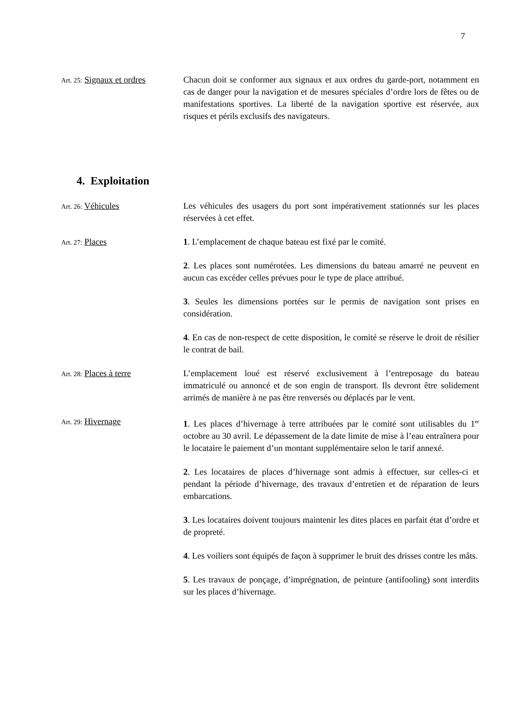7
Art. 25: Signaux et ordres
Chacun doit se conformer aux signaux et aux ordres du garde-port, notamment en cas de danger pour la navigation et de mesures spéciales d’ordre lors de fêtes ou de manifestations sportives. La liberté de la navigation sportive est réservée, aux risques et périls exclusifs des navigateurs.
4. Exploitation
Art. 26: Véhicules Les véhicules des usagers du port sont impérativement stationnés sur les places réservées à cet effet.
Art. 27: Places 1. L’emplacement de chaque bateau est fixé par le comité.
2. Les places sont numérotées. Les dimensions du bateau amarré ne peuvent en aucun cas excéder celles prévues pour le type de place attribué.
3. Seules les dimensions portées sur le permis de navigation sont prises en considération.
4. En cas de non-respect de cette disposition, le comité se réserve le droit de résilier le contrat de bail.
Art. 28: Places à terre L’emplacement loué est réservé exclusivement à l’entreposage du bateau immatriculé ou annoncé et de son engin de transport. Ils devront être solidement arrimés de manière à ne pas être renversés ou déplacés par le vent.
Art. 29: Hivernage 1. Les places d’hivernage à terre attribuées par le comité sont utilisables du 1<sup>er</sup> octobre au 30 avril. Le dépassement de la date limite de mise à l’eau entraînera pour le locataire le paiement d’un montant supplémentaire selon le tarif annexé.
2. Les locataires de places d’hivernage sont admis à effectuer, sur celles-ci et pendant la période d’hivernage, des travaux d’entretien et de réparation de leurs embarcations.
3. Les locataires doivent toujours maintenir les dites places en parfait état d’ordre et de propreté.
4. Les voiliers sont équipés de façon à supprimer le bruit des drisses contre les mâts.
5. Les travaux de ponçage, d’imprégnation, de peinture (antifooling) sont interdits sur les places d’hivernage.